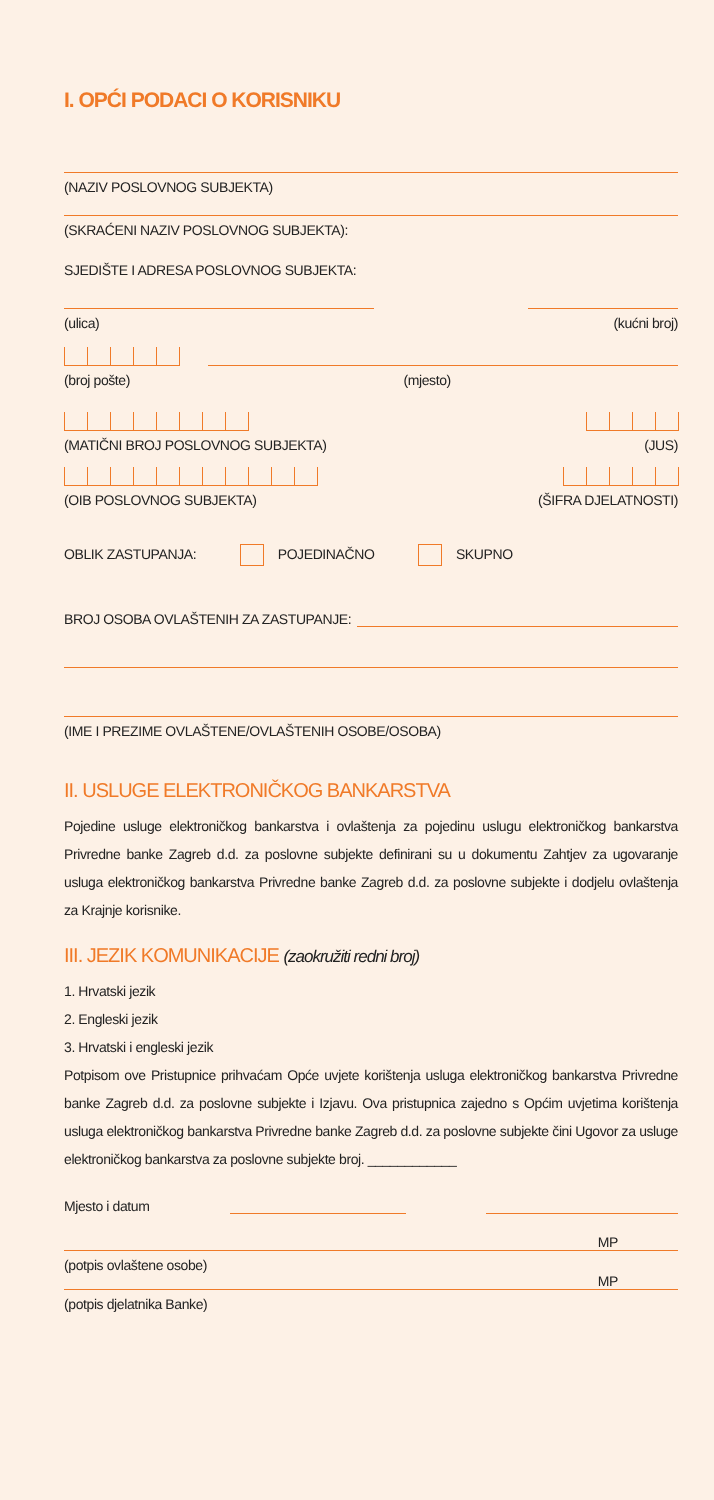I. OPĆI PODACI O KORISNIKU
(NAZIV POSLOVNOG SUBJEKTA)
(SKRAĆENI NAZIV POSLOVNOG SUBJEKTA):
SJEDIŠTE I ADRESA POSLOVNOG SUBJEKTA:
(ulica) (kućni broj)
(broj pošte) (mjesto)
(MATIČNI BROJ POSLOVNOG SUBJEKTA) (JUS)
(OIB POSLOVNOG SUBJEKTA) (ŠIFRA DJELATNOSTI)
OBLIK ZASTUPANJA: POJEDINAČNO SKUPNO
BROJ OSOBA OVLAŠTENIH ZA ZASTUPANJE:
(IME I PREZIME OVLAŠTENE/OVLAŠTENIH OSOBE/OSOBA)
II. USLUGE ELEKTRONIČKOG BANKARSTVA
Pojedine usluge elektroničkog bankarstva i ovlaštenja za pojedinu uslugu elektroničkog bankarstva Privredne banke Zagreb d.d. za poslovne subjekte definirani su u dokumentu Zahtjev za ugovaranje usluga elektroničkog bankarstva Privredne banke Zagreb d.d. za poslovne subjekte i dodjelu ovlaštenja za Krajnje korisnike.
III. JEZIK KOMUNIKACIJE (zaokružiti redni broj)
1. Hrvatski jezik
2. Engleski jezik
3. Hrvatski i engleski jezik
Potpisom ove Pristupnice prihvaćam Opće uvjete korištenja usluga elektroničkog bankarstva Privredne banke Zagreb d.d. za poslovne subjekte i Izjavu. Ova pristupnica zajedno s Općim uvjetima korištenja usluga elektroničkog bankarstva Privredne banke Zagreb d.d. za poslovne subjekte čini Ugovor za usluge elektroničkog bankarstva za poslovne subjekte broj. ____________
Mjesto i datum
MP
(potpis ovlaštene osobe)
MP
(potpis djelatnika Banke)